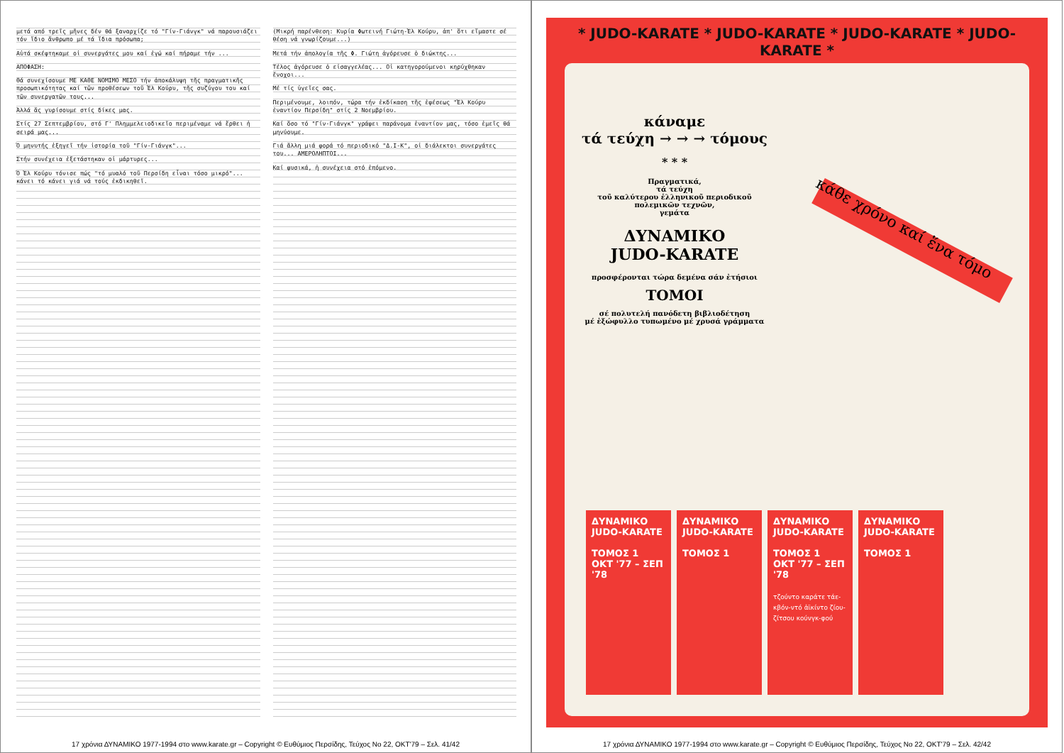μετά από τρεῖς μῆνες δέν θά ξαναρχίζε τό "Γίν-Γιάνγκ" νά παρουσιάζει τόν ἴδιο ἄνθρωπο μέ τά ἴδια πρόσωπα;
Αὐτά σκέφτηκαμε οἱ συνεργάτες μου καί ἐγώ καί πήραμε τήν ...
ΑΠΟΦΑΣΗ:
Θά συνεχίσουμε ΜΕ ΚΑΘΕ ΝΟΜΙΜΟ ΜΕΣΟ τήν ἀποκάλυψη τῆς πραγματικῆς προσωπικότητας καί τῶν προθέσεων τοῦ Ἐλ Κούρυ, τῆς συζύγου του καί τῶν συνεργατῶν τους...
Ἀλλά ἄς γυρίσουμε στίς δίκες μας.
Στίς 27 Σεπτεμβρίου, στό Γ' Πλημμελειοδικεῖο περιμέναμε νά ἔρθει ἡ σειρά μας...
Ὁ μηνυτής ἐξηγεῖ τήν ἱστορία τοῦ "Γίν-Γιάνγκ"...
Στήν συνέχεια ἐξετάστηκαν οἱ μάρτυρες...
Ὁ Ἐλ Κούρυ τόνισε πώς "τό μυαλό τοῦ Περσίδη εἶναι τόσο μικρό"... κάνει τό κάνει γιά νά τούς ἐκδικηθεῖ.
(Μικρή παρένθεση: Κυρία Φωτεινή Γιώτη-Ἐλ Κούρυ, ἀπ' ὅτι εἴμαστε σέ θέση νά γνωρίζουμε...)
Μετά τήν ἀπολογία τῆς Φ. Γιώτη ἀγόρευσε ὁ διώκτης...
Τέλος ἀγόρευσε ὁ εἰσαγγελέας... Οἱ κατηγορούμενοι κηρύχθηκαν ἔνοχοι...
Μέ τίς ὑγεῖες σας.
Περιμένουμε, λοιπόν, τώρα τήν ἐκδίκαση τῆς ἐφέσεως "Ἐλ Κούρυ ἐναντίον Περσίδη" στίς 2 Νοεμβρίου.
Καί ὅσο τό "Γίν-Γιάνγκ" γράφει παράνομα ἐναντίον μας, τόσο ἐμεῖς θά μηνύουμε.
Γιά ἄλλη μιά φορά τό περιοδικό "Δ.Ι-Κ", οἱ διάλεκτοι συνεργάτες του... ΑΜΕΡΟΛΗΠΤΟΙ...
Καί φυσικά, ἡ συνέχεια στό ἑπόμενο.
17 χρόνια ΔΥΝΑΜΙΚΟ 1977-1994 στο www.karate.gr – Copyright © Ευθύμιος Περσίδης, Τεύχος Νο 22, ΟΚΤ'79 – Σελ. 41/42
* JUDO-KARATE * JUDO-KARATE * JUDO-KARATE * JUDO-KARATE *
κάναμε
τά τεύχη → → → τόμους
* * *
Πραγματικά,
τά τεύχη
τοῦ καλύτερου ἑλληνικοῦ περιοδικοῦ
πολεμικῶν τεχνῶν,
γεμάτα
ΔΥΝΑΜΙΚΟ
JUDO-KARATE
προσφέρονται τώρα δεμένα σάν ἐτήσιοι
ΤΟΜΟΙ
σέ πολυτελή πανόδετη βιβλιοδέτηση
μέ ἐξώφυλλο τυπωμένο μέ χρυσά γράμματα
κάθε χρόνο καί ἕνα τόμο
ΔΥΝΑΜΙΚΟ JUDO-KARATE
ΤΟΜΟΣ 1
ΟΚΤ '77 – ΣΕΠ '78
ΔΥΝΑΜΙΚΟ JUDO-KARATE
ΤΟΜΟΣ 1
ΔΥΝΑΜΙΚΟ JUDO-KARATE
ΤΟΜΟΣ 1
ΟΚΤ '77 – ΣΕΠ '78
τζούντο καράτε τάε-κβόν-ντό ἀϊκίντο ζίου-ζίτσου κούνγκ-φού
ΔΥΝΑΜΙΚΟ JUDO-KARATE
ΤΟΜΟΣ 1
17 χρόνια ΔΥΝΑΜΙΚΟ 1977-1994 στο www.karate.gr – Copyright © Ευθύμιος Περσίδης, Τεύχος Νο 22, ΟΚΤ'79 – Σελ. 42/42